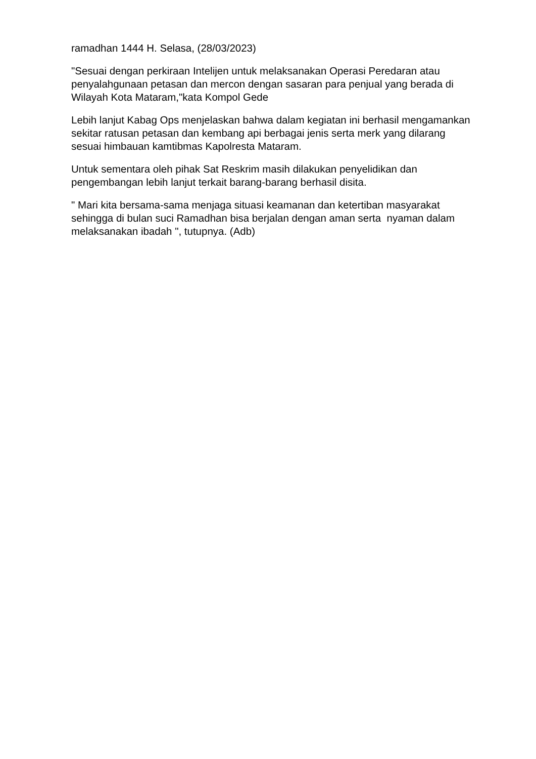ramadhan 1444 H. Selasa, (28/03/2023)
"Sesuai dengan perkiraan Intelijen untuk melaksanakan Operasi Peredaran atau penyalahgunaan petasan dan mercon dengan sasaran para penjual yang berada di Wilayah Kota Mataram,"kata Kompol Gede
Lebih lanjut Kabag Ops menjelaskan bahwa dalam kegiatan ini berhasil mengamankan sekitar ratusan petasan dan kembang api berbagai jenis serta merk yang dilarang sesuai himbauan kamtibmas Kapolresta Mataram.
Untuk sementara oleh pihak Sat Reskrim masih dilakukan penyelidikan dan pengembangan lebih lanjut terkait barang-barang berhasil disita.
" Mari kita bersama-sama menjaga situasi keamanan dan ketertiban masyarakat sehingga di bulan suci Ramadhan bisa berjalan dengan aman serta nyaman dalam melaksanakan ibadah ", tutupnya. (Adb)